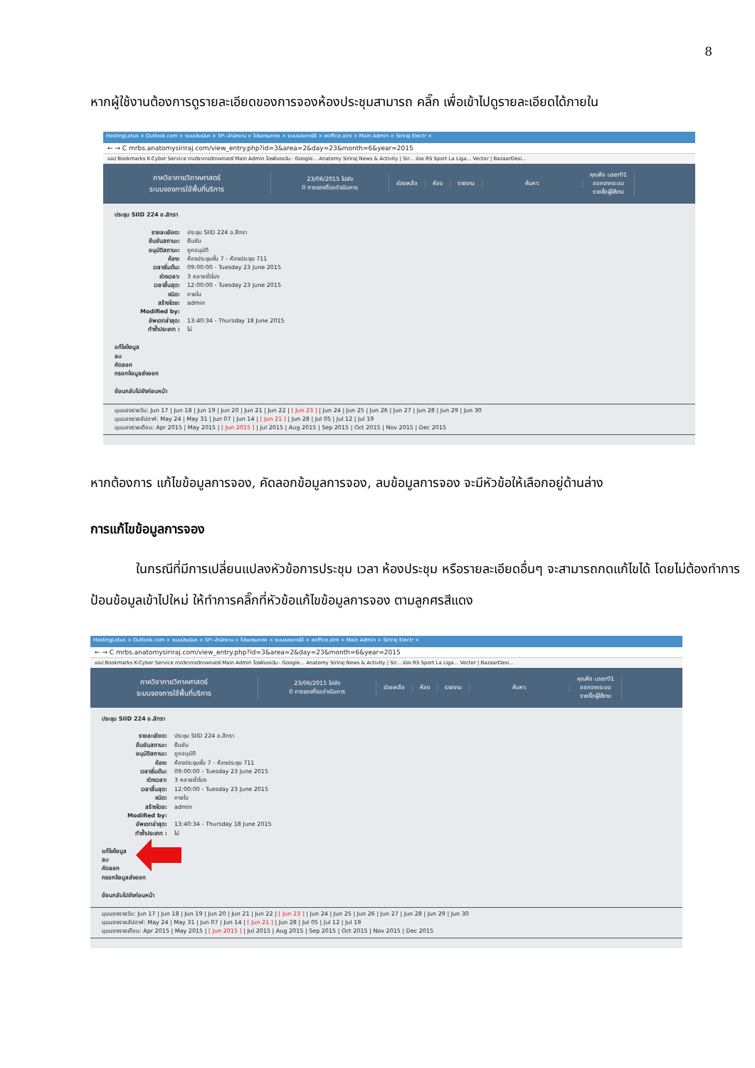8
หากผู้ใช้งานต้องการดูรายละเอียดของการจองห้องประชุมสามารถ คลิ๊ก เพื่อเข้าไปดูรายละเอียดได้ภายใน
HostingLotus × Outlook.com × ระบบประเมินฯ × SP--สำนักงาน × โปรแกรมการฯ × ระบบจองการใช้ × eoffice.alro × Main Admin × Siriraj Electr ×
← → C mrbs.anatomysiriraj.com/view_entry.php?id=3&area=2&day=23&month=6&year=2015
แอป Bookmarks K-Cyber Service ภาควิชากายวิภาคศาสตร์ Main Admin ไดรฟ์ของฉัน - Google... Anatomy Siriraj News & Activity | Sir... ช่อง RS Sport La Liga... Vector | BazaarDesi...
ภาควิชากายวิภาคศาสตร์
ระบบจองการใช้พื้นที่บริการ
23/06/2015 ไปยัง
0 การจองที่รอดำเนินการ
ช่วยเหลือ ห้อง รายงาน ค้นหา:
คุณคือ user01
ออกจากระบบ
รายชื่อผู้ใช้งาน
ประชุม SIID 224 อ.สิทรา
รายละเอียด: ประชุม SIID 224 อ.สิทรา
ยืนยันสถานะ: ยืนยัน
อนุมัติสถานะ: ถูกอนุมัติ
ห้อง: ห้องประชุมชั้น 7 - ห้องประชุม 711
เวลาเริ่มต้น: 09:00:00 - Tuesday 23 June 2015
ช่วงเวลา: 3 หลายชั่วโมง
เวลาสิ้นสุด: 12:00:00 - Tuesday 23 June 2015
ชนิด: ภายใน
สร้างโดย: admin
Modified by:
อัพเดทล่าสุด: 13:40:34 - Thursday 18 June 2015
ทำซ้ำประเภท : ไม่
แก้ไขข้อมูล
ลบ
คัดลอก
กรอกข้อมูลส่งออก
ย้อนกลับไปยังก่อนหน้า
มุมมองรายวัน: Jun 17 | Jun 18 | Jun 19 | Jun 20 | Jun 21 | Jun 22 | [ Jun 23 ] | Jun 24 | Jun 25 | Jun 26 | Jun 27 | Jun 28 | Jun 29 | Jun 30
มุมมองรายสัปดาห์: May 24 | May 31 | Jun 07 | Jun 14 | [ Jun 21 ] | Jun 28 | Jul 05 | Jul 12 | Jul 19
มุมมองรายเดือน: Apr 2015 | May 2015 | [ Jun 2015 ] | Jul 2015 | Aug 2015 | Sep 2015 | Oct 2015 | Nov 2015 | Dec 2015
หากต้องการ แก้ไขข้อมูลการจอง, คัดลอกข้อมูลการจอง, ลบข้อมูลการจอง จะมีหัวข้อให้เลือกอยู่ด้านล่าง
การแก้ไขข้อมูลการจอง
ในกรณีที่มีการเปลี่ยนแปลงหัวข้อการประชุม เวลา ห้องประชุม หรือรายละเอียดอื่นๆ จะสามารถกดแก้ไขได้ โดยไม่ต้องทำการ ป้อนข้อมูลเข้าไปใหม่ ให้ทำการคลิ๊กที่หัวข้อแก้ไขข้อมูลการจอง ตามลูกศรสีแดง
HostingLotus × Outlook.com × ระบบประเมินฯ × SP--สำนักงาน × โปรแกรมการฯ × ระบบจองการใช้ × eoffice.alro × Main Admin × Siriraj Electr ×
← → C mrbs.anatomysiriraj.com/view_entry.php?id=3&area=2&day=23&month=6&year=2015
แอป Bookmarks K-Cyber Service ภาควิชากายวิภาคศาสตร์ Main Admin ไดรฟ์ของฉัน - Google... Anatomy Siriraj News & Activity | Sir... ช่อง RS Sport La Liga... Vector | BazaarDesi...
ภาควิชากายวิภาคศาสตร์
ระบบจองการใช้พื้นที่บริการ
23/06/2015 ไปยัง
0 การจองที่รอดำเนินการ
ช่วยเหลือ ห้อง รายงาน ค้นหา:
คุณคือ user01
ออกจากระบบ
รายชื่อผู้ใช้งาน
ประชุม SIID 224 อ.สิทรา
รายละเอียด: ประชุม SIID 224 อ.สิทรา
ยืนยันสถานะ: ยืนยัน
อนุมัติสถานะ: ถูกอนุมัติ
ห้อง: ห้องประชุมชั้น 7 - ห้องประชุม 711
เวลาเริ่มต้น: 09:00:00 - Tuesday 23 June 2015
ช่วงเวลา: 3 หลายชั่วโมง
เวลาสิ้นสุด: 12:00:00 - Tuesday 23 June 2015
ชนิด: ภายใน
สร้างโดย: admin
Modified by:
อัพเดทล่าสุด: 13:40:34 - Thursday 18 June 2015
ทำซ้ำประเภท : ไม่
แก้ไขข้อมูล
ลบ
คัดลอก
กรอกข้อมูลส่งออก
ย้อนกลับไปยังก่อนหน้า
มุมมองรายวัน: Jun 17 | Jun 18 | Jun 19 | Jun 20 | Jun 21 | Jun 22 | [ Jun 23 ] | Jun 24 | Jun 25 | Jun 26 | Jun 27 | Jun 28 | Jun 29 | Jun 30
มุมมองรายสัปดาห์: May 24 | May 31 | Jun 07 | Jun 14 | [ Jun 21 ] | Jun 28 | Jul 05 | Jul 12 | Jul 19
มุมมองรายเดือน: Apr 2015 | May 2015 | [ Jun 2015 ] | Jul 2015 | Aug 2015 | Sep 2015 | Oct 2015 | Nov 2015 | Dec 2015